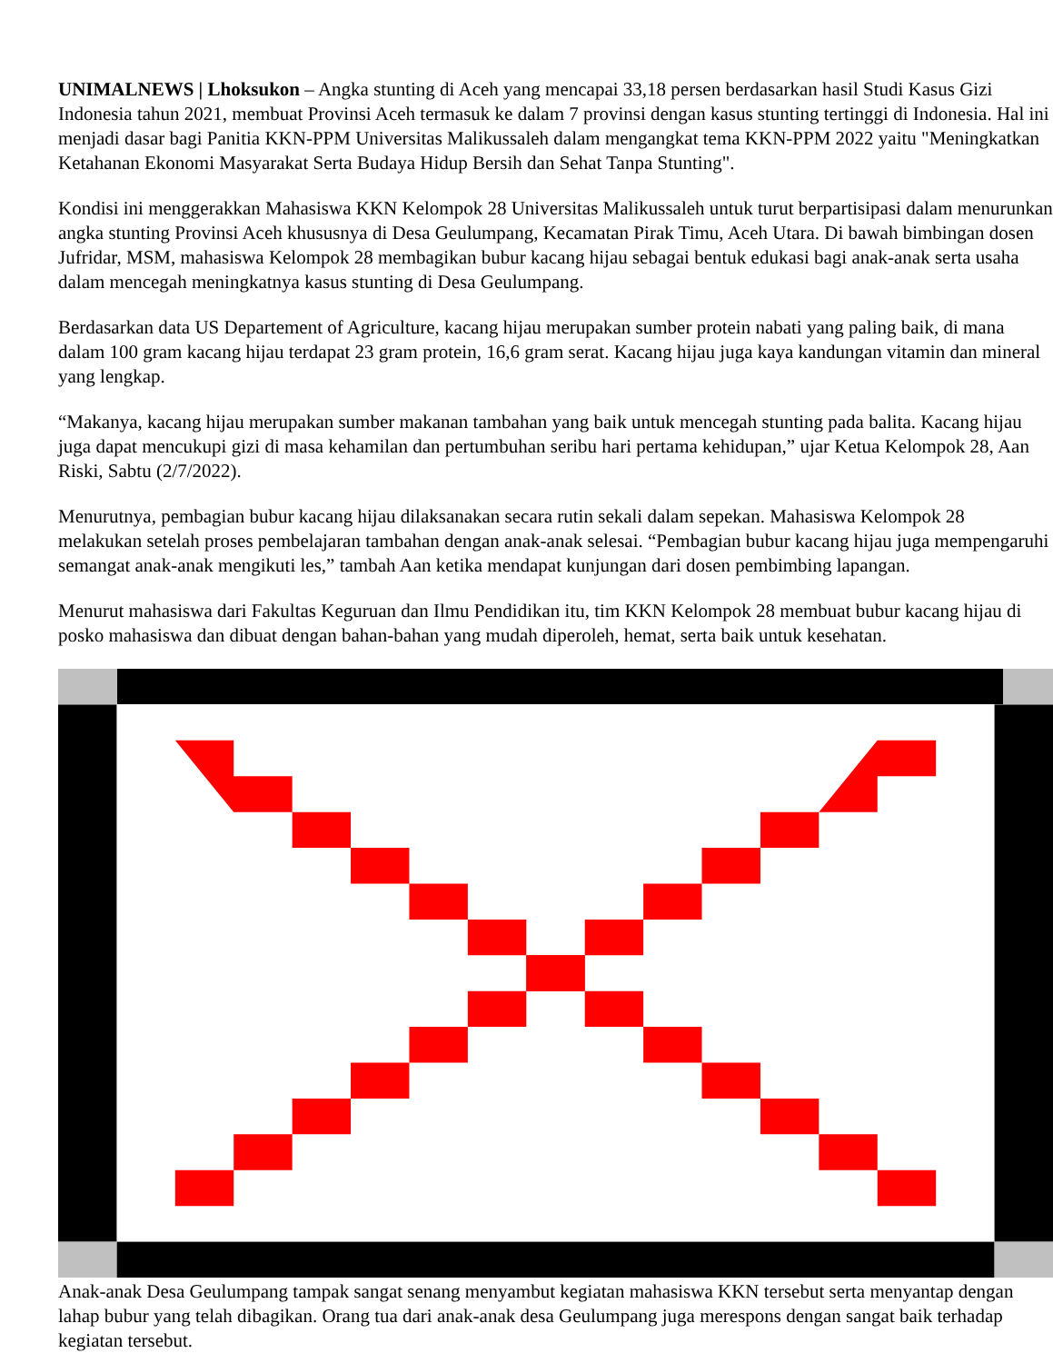UNIMALNEWS | Lhoksukon – Angka stunting di Aceh yang mencapai 33,18 persen berdasarkan hasil Studi Kasus Gizi Indonesia tahun 2021, membuat Provinsi Aceh termasuk ke dalam 7 provinsi dengan kasus stunting tertinggi di Indonesia. Hal ini menjadi dasar bagi Panitia KKN-PPM Universitas Malikussaleh dalam mengangkat tema KKN-PPM 2022 yaitu "Meningkatkan Ketahanan Ekonomi Masyarakat Serta Budaya Hidup Bersih dan Sehat Tanpa Stunting".
Kondisi ini menggerakkan Mahasiswa KKN Kelompok 28 Universitas Malikussaleh untuk turut berpartisipasi dalam menurunkan angka stunting Provinsi Aceh khususnya di Desa Geulumpang, Kecamatan Pirak Timu, Aceh Utara. Di bawah bimbingan dosen Jufridar, MSM, mahasiswa Kelompok 28 membagikan bubur kacang hijau sebagai bentuk edukasi bagi anak-anak serta usaha dalam mencegah meningkatnya kasus stunting di Desa Geulumpang.
Berdasarkan data US Departement of Agriculture, kacang hijau merupakan sumber protein nabati yang paling baik, di mana dalam 100 gram kacang hijau terdapat 23 gram protein, 16,6 gram serat. Kacang hijau juga kaya kandungan vitamin dan mineral yang lengkap.
“Makanya, kacang hijau merupakan sumber makanan tambahan yang baik untuk mencegah stunting pada balita. Kacang hijau juga dapat mencukupi gizi di masa kehamilan dan pertumbuhan seribu hari pertama kehidupan,” ujar Ketua Kelompok 28, Aan Riski, Sabtu (2/7/2022).
Menurutnya, pembagian bubur kacang hijau dilaksanakan secara rutin sekali dalam sepekan. Mahasiswa Kelompok 28 melakukan setelah proses pembelajaran tambahan dengan anak-anak selesai. “Pembagian bubur kacang hijau juga mempengaruhi semangat anak-anak mengikuti les,” tambah Aan ketika mendapat kunjungan dari dosen pembimbing lapangan.
Menurut mahasiswa dari Fakultas Keguruan dan Ilmu Pendidikan itu, tim KKN Kelompok 28 membuat bubur kacang hijau di posko mahasiswa dan dibuat dengan bahan-bahan yang mudah diperoleh, hemat, serta baik untuk kesehatan.
Anak-anak Desa Geulumpang tampak sangat senang menyambut kegiatan mahasiswa KKN tersebut serta menyantap dengan lahap bubur yang telah dibagikan. Orang tua dari anak-anak desa Geulumpang juga merespons dengan sangat baik terhadap kegiatan tersebut.